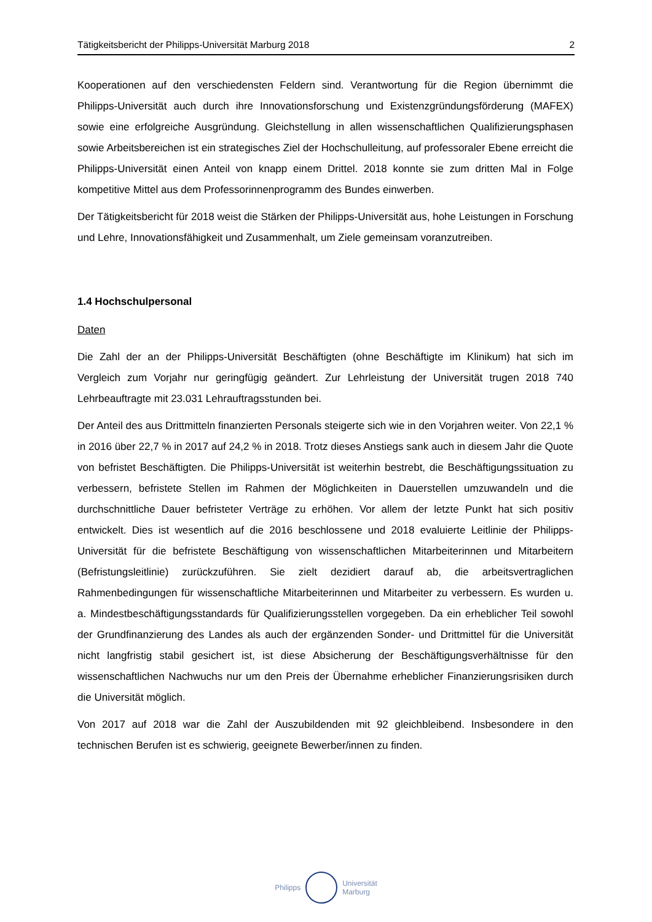Tätigkeitsbericht der Philipps-Universität Marburg 2018 2
Kooperationen auf den verschiedensten Feldern sind. Verantwortung für die Region übernimmt die Philipps-Universität auch durch ihre Innovationsforschung und Existenz­gründungsförderung (MAFEX) sowie eine erfolgreiche Ausgründung. Gleichstellung in allen wissenschaftlichen Qualifizierungsphasen sowie Arbeitsbereichen ist ein strategisches Ziel der Hochschulleitung, auf professoraler Ebene erreicht die Philipps-Universität einen Anteil von knapp einem Drittel. 2018 konnte sie zum dritten Mal in Folge kompetitive Mittel aus dem Professorinnenprogramm des Bundes einwerben.
Der Tätigkeitsbericht für 2018 weist die Stärken der Philipps-Universität aus, hohe Leistungen in Forschung und Lehre, Innovationsfähigkeit und Zusammenhalt, um Ziele gemeinsam voranzutreiben.
1.4 Hochschulpersonal
Daten
Die Zahl der an der Philipps-Universität Beschäftigten (ohne Beschäftigte im Klinikum) hat sich im Vergleich zum Vorjahr nur geringfügig geändert. Zur Lehrleistung der Universität trugen 2018 740 Lehrbeauftragte mit 23.031 Lehrauftragsstunden bei.
Der Anteil des aus Drittmitteln finanzierten Personals steigerte sich wie in den Vorjahren weiter. Von 22,1 % in 2016 über 22,7 % in 2017 auf 24,2 % in 2018. Trotz dieses Anstiegs sank auch in diesem Jahr die Quote von befristet Beschäftigten. Die Philipps-Universität ist weiterhin bestrebt, die Beschäftigungssituation zu verbessern, befristete Stellen im Rahmen der Möglichkeiten in Dauerstellen umzuwandeln und die durchschnittliche Dauer befristeter Verträge zu erhöhen. Vor allem der letzte Punkt hat sich positiv entwickelt. Dies ist wesentlich auf die 2016 beschlossene und 2018 evaluierte Leitlinie der Philipps-Universität für die befristete Beschäftigung von wissenschaftlichen Mitarbeiterinnen und Mitarbeitern (Befristungsleitlinie) zurückzuführen. Sie zielt dezidiert darauf ab, die arbeitsvertraglichen Rahmenbedingungen für wissenschaftliche Mitarbeiterinnen und Mitarbeiter zu verbessern. Es wurden u. a. Mindest­beschäftigungsstandards für Qualifizierungsstellen vorgegeben. Da ein erheblicher Teil sowohl der Grundfinanzierung des Landes als auch der ergänzenden Sonder- und Drittmittel für die Universität nicht langfristig stabil gesichert ist, ist diese Absicherung der Beschäftigungs­verhältnisse für den wissenschaftlichen Nachwuchs nur um den Preis der Übernahme erheblicher Finanzierungsrisiken durch die Universität möglich.
Von 2017 auf 2018 war die Zahl der Auszubildenden mit 92 gleichbleibend. Insbesondere in den technischen Berufen ist es schwierig, geeignete Bewerber/innen zu finden.
Philipps
Universität
Marburg